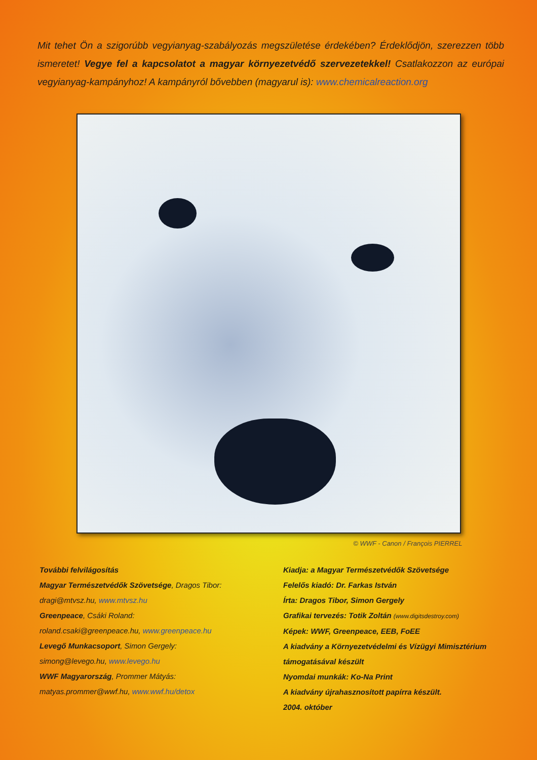Mit tehet Ön a szigorúbb vegyianyag-szabályozás megszületése érdekében? Érdeklődjön, szerezzen több ismeretet! Vegye fel a kapcsolatot a magyar környezetvédő szervezetekkel! Csatlakozzon az európai vegyianyag-kampányhoz! A kampányról bővebben (magyarul is): www.chemicalreaction.org
© WWF - Canon / François PIERREL
További felvilágosítás
Magyar Természetvédők Szövetsége, Dragos Tibor:
dragi@mtvsz.hu, www.mtvsz.hu
Greenpeace, Csáki Roland:
roland.csaki@greenpeace.hu, www.greenpeace.hu
Levegő Munkacsoport, Simon Gergely:
simong@levego.hu, www.levego.hu
WWF Magyarország, Prommer Mátyás:
matyas.prommer@wwf.hu, www.wwf.hu/detox
Kiadja: a Magyar Természetvédők Szövetsége
Felelős kiadó: Dr. Farkas István
Írta: Dragos Tibor, Simon Gergely
Grafikai tervezés: Totik Zoltán (www.digitsdestroy.com)
Képek: WWF, Greenpeace, EEB, FoEE
A kiadvány a Környezetvédelmi és Vízügyi Mimisztérium támogatásával készült
Nyomdai munkák: Ko-Na Print
A kiadvány újrahasznosított papírra készült.
2004. október